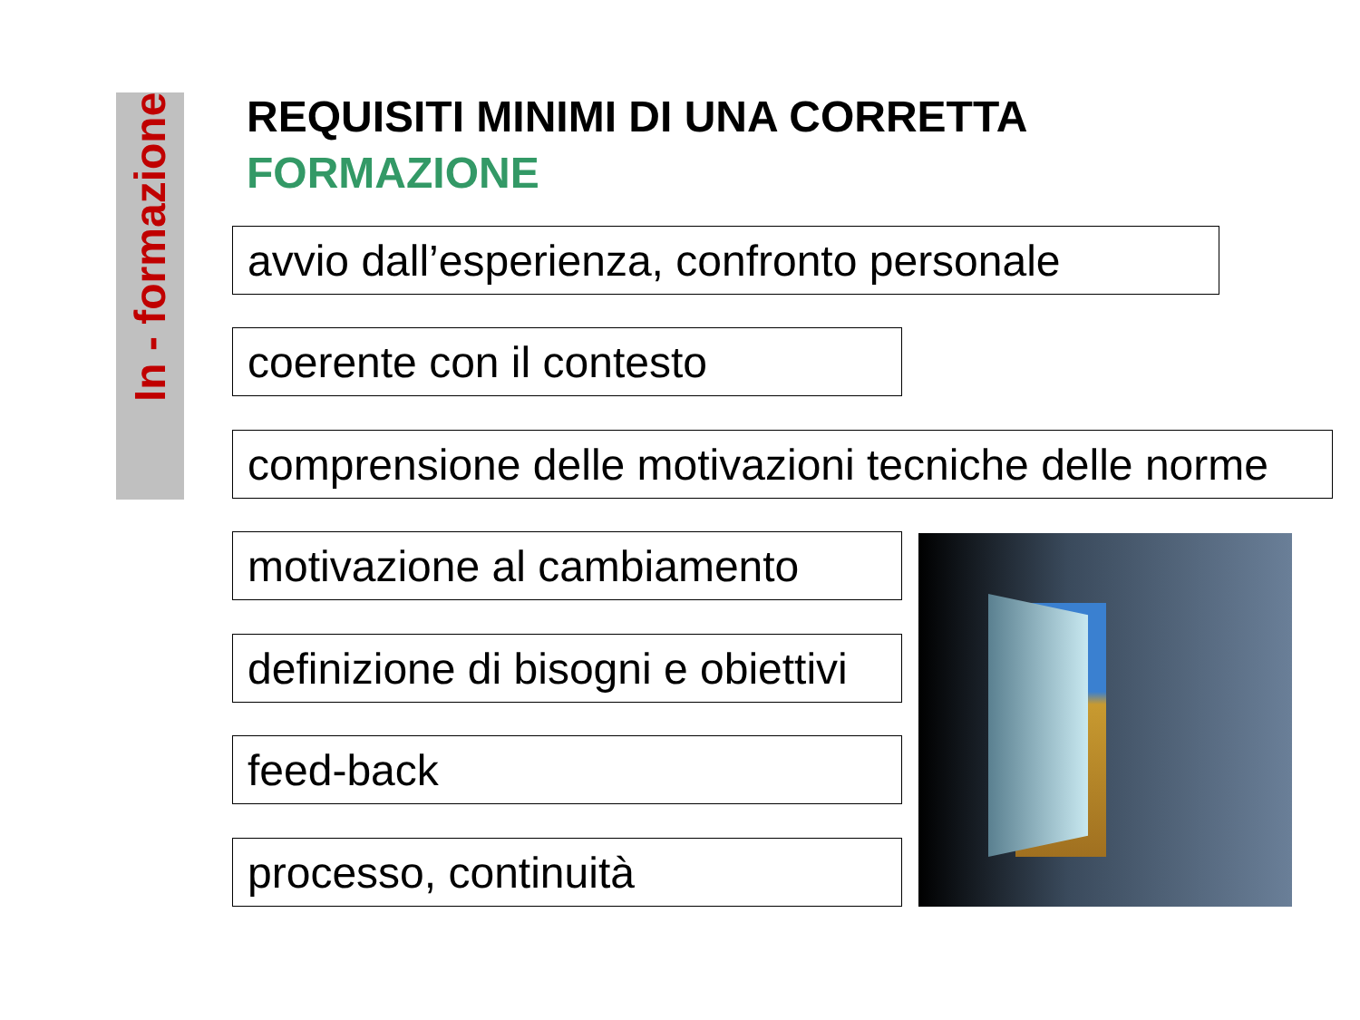In - formazione
REQUISITI MINIMI DI UNA CORRETTA
FORMAZIONE
avvio dall’esperienza, confronto personale
coerente con il contesto
comprensione delle motivazioni tecniche delle norme
motivazione al cambiamento
definizione di bisogni e obiettivi
feed-back
processo, continuità